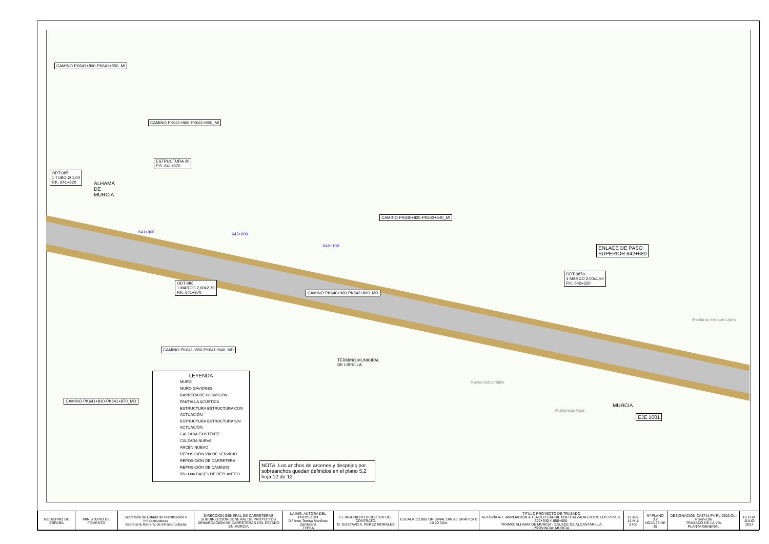CAMINO PK641+800-PK641+850_MI
CAMINO PK641+860-PK641+950_MI
ESTRUCTURA 20
P.S. 641+870
ODT-085
1 TUBO Ø 1,00
P.K. 641+820
ALHAMA
DE
MURCIA
CAMINO PK640+820-PK643+640_MI
ENLACE DE PASO
SUPERIOR 642+680
ODT-087a
1 MARCO 2,00x1,50
P.K. 642+320
ODT-086
1 MARCO 2,00x2,70
P.K. 641+970
CAMINO PK640+900-PK642+800_MD
CAMINO PK641+880-PK641+940_MD
CAMINO PK641+810-PK641+870_MD
TÉRMINO MUNICIPAL
DE LIBRILLA
Naves Industriales
Multiprecio Kipa
Molduras Enrique López
MURCIA
EJE 1001
641+900 642+000
642+100
LEYENDA
MURO
MURO GAVIONES
BARRERA DE HORMIGÓN
PANTALLA ACÚSTICA
ESTRUCTURA ESTRUCTURA CON ACTUACIÓN
ESTRUCTURA ESTRUCTURA SIN ACTUACIÓN
CALZADA EXISTENTE
CALZADA NUEVA
ARCÉN NUEVO
REPOSICIÓN VÍA DE SERVICIO
REPOSICIÓN DE CARRETERA
REPOSICIÓN DE CAMINOS
BR-0000 BASES DE REPLANTEO
NOTA: Los anchos de arcenes y despejes por sobreanchos quedan definidos en el plano 5.2 hoja 12 de 12.
| GOBIERNO DE ESPAÑA | MINISTERIO DE FOMENTO | Secretaría de Estado de Planificación e Infraestructuras Secretaría General de Infraestructuras | DIRECCIÓN GENERAL DE CARRETERAS SUBDIRECCIÓN GENERAL DE PROYECTOS DEMARCACIÓN DE CARRETERAS DEL ESTADO EN MURCIA | LA ING. AUTORA DEL PROYECTO D.ª Ines Teresa Martínez Zambrana TYPSA | EL INGENIERO DIRECTOR DEL CONTRATO: D. GUSTAVO A. PÉREZ MORALES | ESCALA 1:2.000 ORIGINAL DIN A3 GRÁFICA 0 10 20 30m. | TÍTULO PROYECTO DE TRAZADO AUTOVÍA A-7, AMPLIACIÓN A TERCER CARRIL POR CALZADA ENTRE LOS P.P.K.K. 627+300 Y 650+600. TRAMO: ALHAMA DE MURCIA - ENLACE DE ALCANTARILLA PROVINCIA: MURCIA | CLAVE 14-MU-5700 | Nº PLANO 3.2 HOJA 23 DE 35 | DESIGNACIÓN CA3741-F4-PL-0302-OL-PGen-Ed6 TRAZADO DE LA VÍA PLANTA GENERAL | FECHA JULIO 2017 |